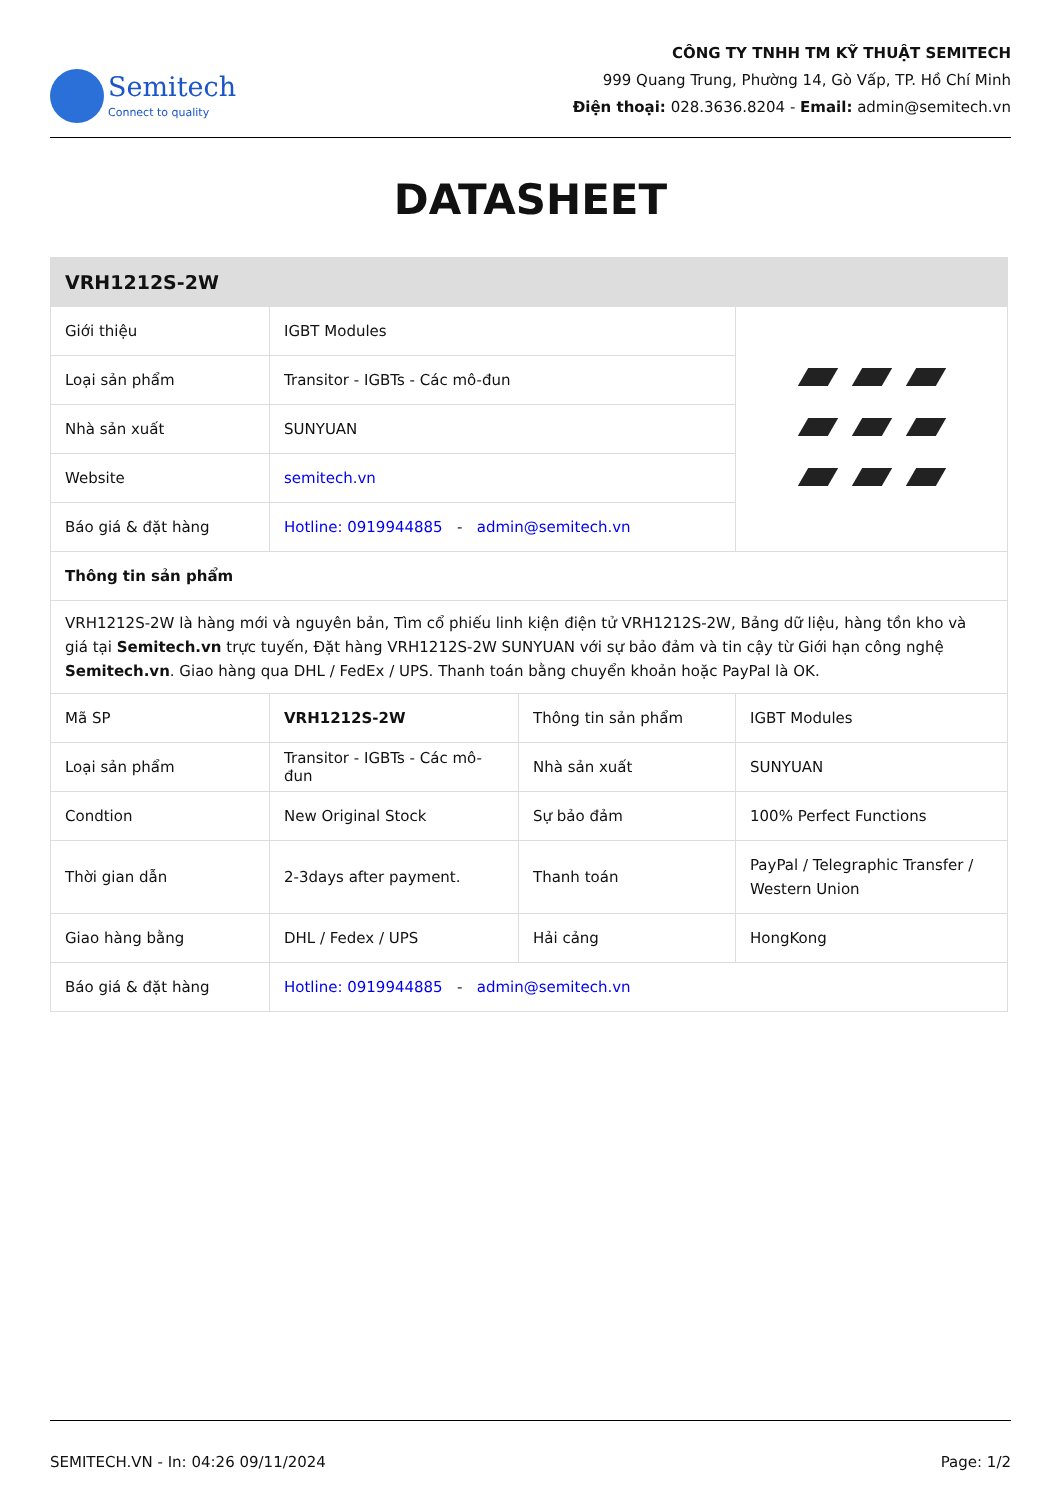Semitech
Connect to quality
CÔNG TY TNHH TM KỸ THUẬT SEMITECH
999 Quang Trung, Phường 14, Gò Vấp, TP. Hồ Chí Minh
Điện thoại: 028.3636.8204 - Email: admin@semitech.vn
DATASHEET
| VRH1212S-2W | | | |
| --- | --- | --- | --- |
| Giới thiệu | IGBT Modules | | |
| Loại sản phẩm | Transitor - IGBTs - Các mô-đun | | |
| Nhà sản xuất | SUNYUAN | | |
| Website | semitech.vn | | |
| Báo giá & đặt hàng | Hotline: 0919944885 - admin@semitech.vn | | |
| Thông tin sản phẩm | | | |
| VRH1212S-2W là hàng mới và nguyên bản, Tìm cổ phiếu linh kiện điện tử VRH1212S-2W, Bảng dữ liệu, hàng tồn kho và giá tại Semitech.vn trực tuyến, Đặt hàng VRH1212S-2W SUNYUAN với sự bảo đảm và tin cậy từ Giới hạn công nghệ Semitech.vn . Giao hàng qua DHL / FedEx / UPS. Thanh toán bằng chuyển khoản hoặc PayPal là OK. | | | |
| Mã SP | VRH1212S-2W | Thông tin sản phẩm | IGBT Modules |
| Loại sản phẩm | Transitor - IGBTs - Các mô-đun | Nhà sản xuất | SUNYUAN |
| Condtion | New Original Stock | Sự bảo đảm | 100% Perfect Functions |
| Thời gian dẫn | 2-3days after payment. | Thanh toán | PayPal / Telegraphic Transfer / Western Union |
| Giao hàng bằng | DHL / Fedex / UPS | Hải cảng | HongKong |
| Báo giá & đặt hàng | Hotline: 0919944885 - admin@semitech.vn | | |
SEMITECH.VN - In: 04:26 09/11/2024 Page: 1/2